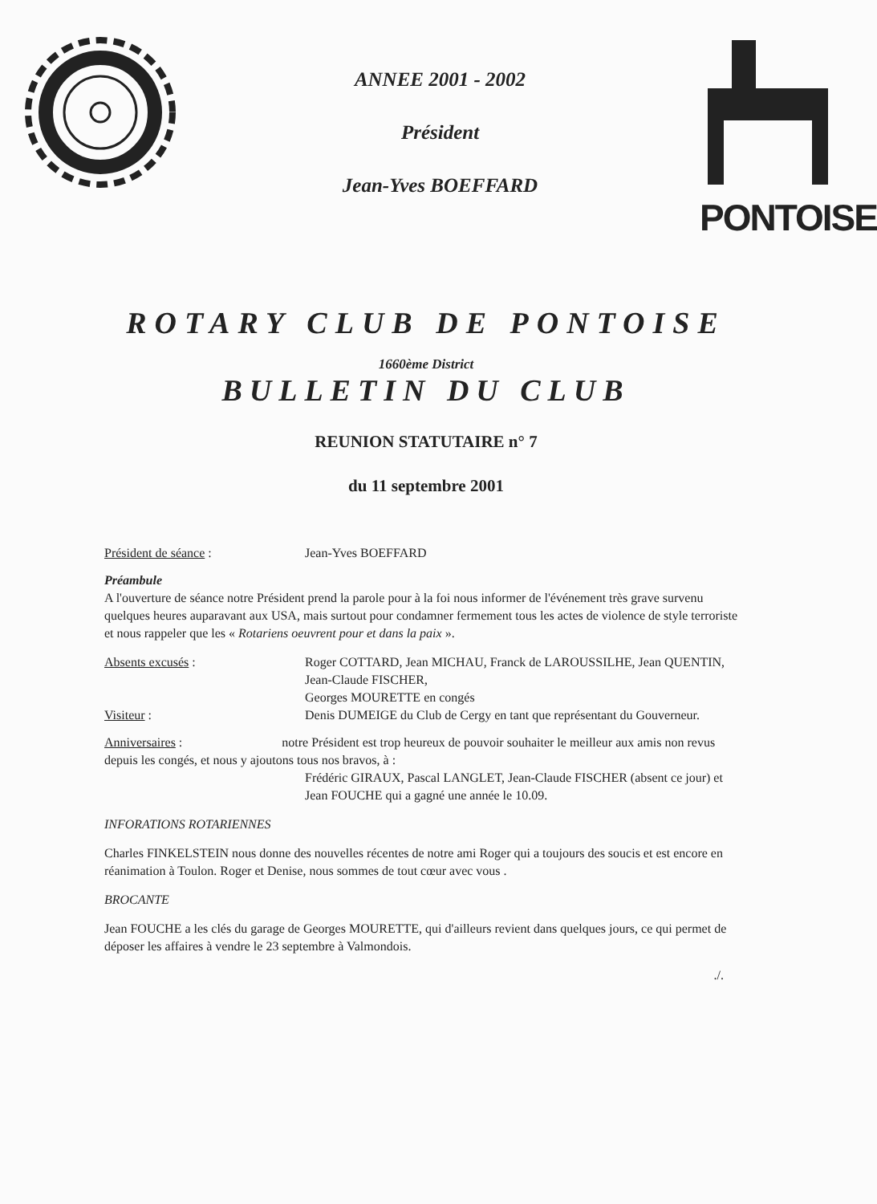ANNEE 2001 - 2002
Président
Jean-Yves BOEFFARD
PONTOISE
ROTARY CLUB DE PONTOISE
1660ème District
BULLETIN DU CLUB
REUNION STATUTAIRE n° 7
du 11 septembre 2001
Président de séance : Jean-Yves BOEFFARD
Préambule
A l'ouverture de séance notre Président prend la parole pour à la foi nous informer de l'événement très grave survenu quelques heures auparavant aux USA, mais surtout pour condamner fermement tous les actes de violence de style terroriste et nous rappeler que les « Rotariens oeuvrent pour et dans la paix ».
Absents excusés : Roger COTTARD, Jean MICHAU, Franck de LAROUSSILHE, Jean QUENTIN, Jean-Claude FISCHER,
Georges MOURETTE en congés
Visiteur : Denis DUMEIGE du Club de Cergy en tant que représentant du Gouverneur.
Anniversaires : notre Président est trop heureux de pouvoir souhaiter le meilleur aux amis non revus depuis les congés, et nous y ajoutons tous nos bravos, à :
Frédéric GIRAUX, Pascal LANGLET, Jean-Claude FISCHER (absent ce jour) et Jean FOUCHE qui a gagné une année le 10.09.
INFORATIONS ROTARIENNES
Charles FINKELSTEIN nous donne des nouvelles récentes de notre ami Roger qui a toujours des soucis et est encore en réanimation à Toulon. Roger et Denise, nous sommes de tout cœur avec vous .
BROCANTE
Jean FOUCHE a les clés du garage de Georges MOURETTE, qui d'ailleurs revient dans quelques jours, ce qui permet de déposer les affaires à vendre le 23 septembre à Valmondois.
./.